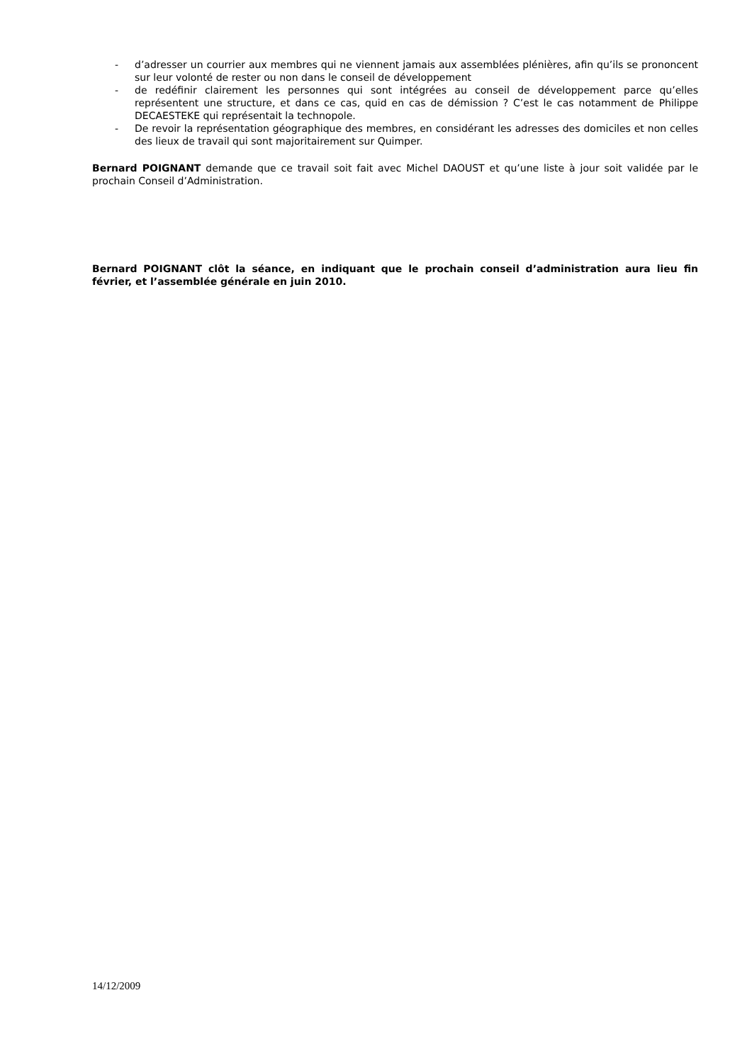- d’adresser un courrier aux membres qui ne viennent jamais aux assemblées plénières, afin qu’ils se prononcent sur leur volonté de rester ou non dans le conseil de développement
- de redéfinir clairement les personnes qui sont intégrées au conseil de développement parce qu’elles représentent une structure, et dans ce cas, quid en cas de démission ? C’est le cas notamment de Philippe DECAESTEKE qui représentait la technopole.
- De revoir la représentation géographique des membres, en considérant les adresses des domiciles et non celles des lieux de travail qui sont majoritairement sur Quimper.
Bernard POIGNANT demande que ce travail soit fait avec Michel DAOUST et qu’une liste à jour soit validée par le prochain Conseil d’Administration.
Bernard POIGNANT clôt la séance, en indiquant que le prochain conseil d’administration aura lieu fin février, et l’assemblée générale en juin 2010.
14/12/2009